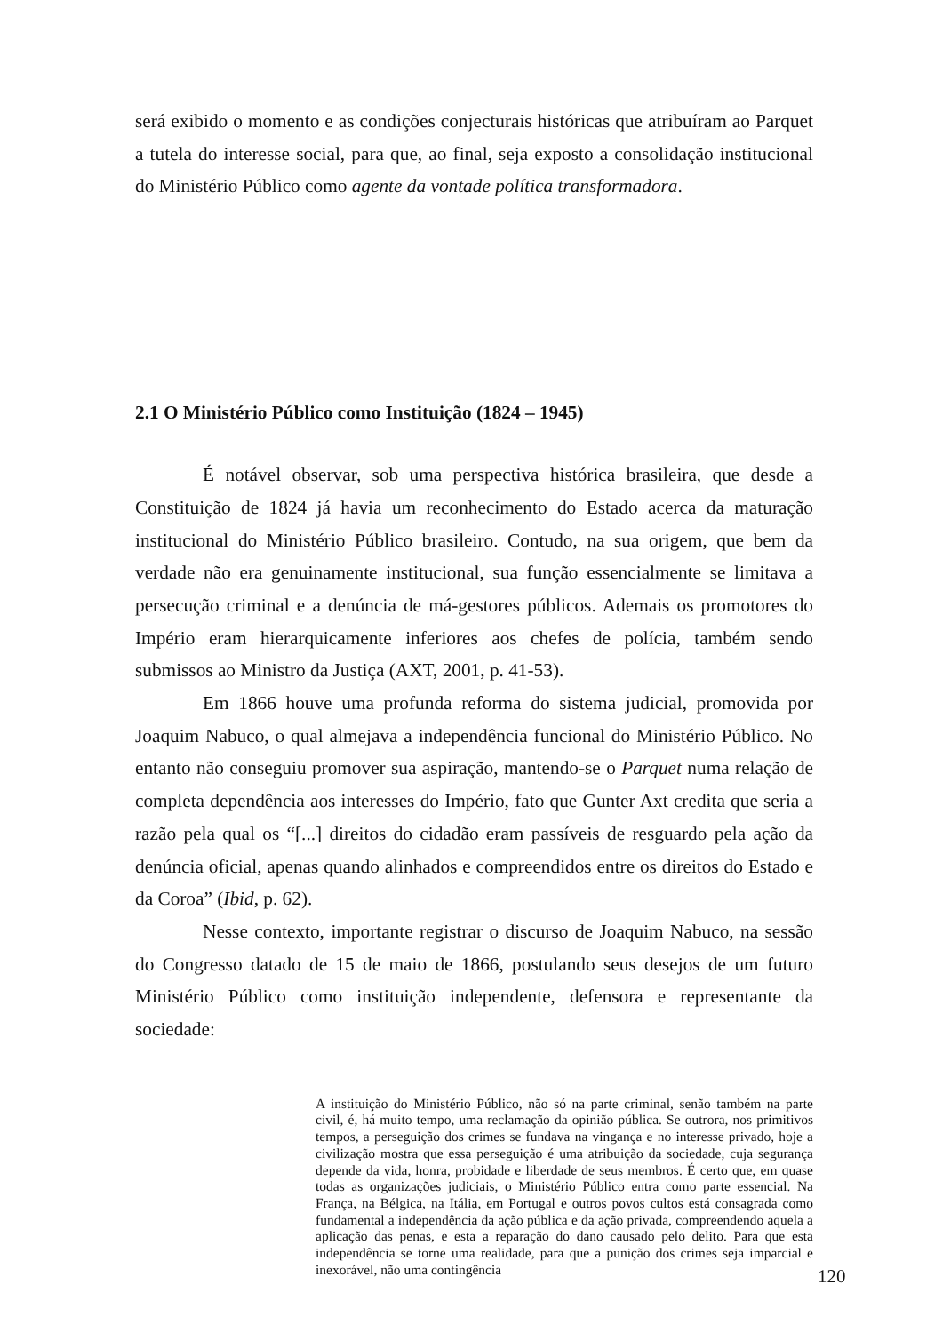será exibido o momento e as condições conjecturais históricas que atribuíram ao Parquet a tutela do interesse social, para que, ao final, seja exposto a consolidação institucional do Ministério Público como agente da vontade política transformadora.
2.1 O Ministério Público como Instituição (1824 – 1945)
É notável observar, sob uma perspectiva histórica brasileira, que desde a Constituição de 1824 já havia um reconhecimento do Estado acerca da maturação institucional do Ministério Público brasileiro. Contudo, na sua origem, que bem da verdade não era genuinamente institucional, sua função essencialmente se limitava a persecução criminal e a denúncia de má-gestores públicos. Ademais os promotores do Império eram hierarquicamente inferiores aos chefes de polícia, também sendo submissos ao Ministro da Justiça (AXT, 2001, p. 41-53).
Em 1866 houve uma profunda reforma do sistema judicial, promovida por Joaquim Nabuco, o qual almejava a independência funcional do Ministério Público. No entanto não conseguiu promover sua aspiração, mantendo-se o Parquet numa relação de completa dependência aos interesses do Império, fato que Gunter Axt credita que seria a razão pela qual os “[...] direitos do cidadão eram passíveis de resguardo pela ação da denúncia oficial, apenas quando alinhados e compreendidos entre os direitos do Estado e da Coroa” (Ibid, p. 62).
Nesse contexto, importante registrar o discurso de Joaquim Nabuco, na sessão do Congresso datado de 15 de maio de 1866, postulando seus desejos de um futuro Ministério Público como instituição independente, defensora e representante da sociedade:
A instituição do Ministério Público, não só na parte criminal, senão também na parte civil, é, há muito tempo, uma reclamação da opinião pública. Se outrora, nos primitivos tempos, a perseguição dos crimes se fundava na vingança e no interesse privado, hoje a civilização mostra que essa perseguição é uma atribuição da sociedade, cuja segurança depende da vida, honra, probidade e liberdade de seus membros. É certo que, em quase todas as organizações judiciais, o Ministério Público entra como parte essencial. Na França, na Bélgica, na Itália, em Portugal e outros povos cultos está consagrada como fundamental a independência da ação pública e da ação privada, compreendendo aquela a aplicação das penas, e esta a reparação do dano causado pelo delito. Para que esta independência se torne uma realidade, para que a punição dos crimes seja imparcial e inexorável, não uma contingência
120